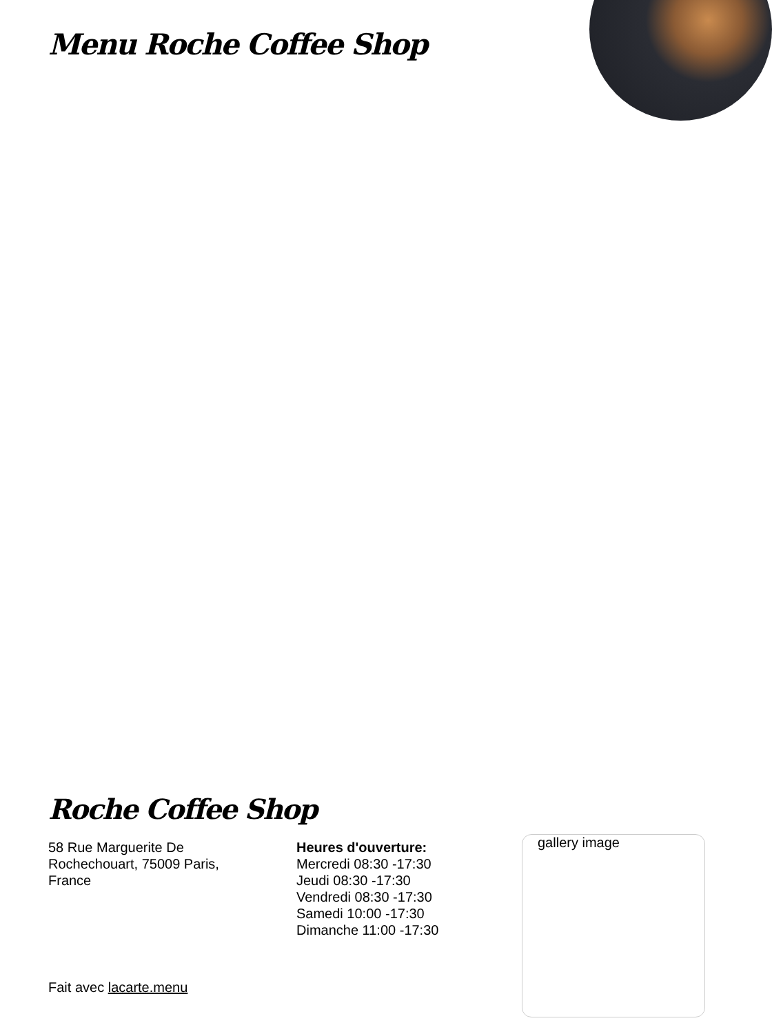Menu Roche Coffee Shop
Roche Coffee Shop
58 Rue Marguerite De Rochechouart, 75009 Paris, France
Heures d'ouverture:
Mercredi 08:30 -17:30
Jeudi 08:30 -17:30
Vendredi 08:30 -17:30
Samedi 10:00 -17:30
Dimanche 11:00 -17:30
gallery image
Fait avec lacarte.menu